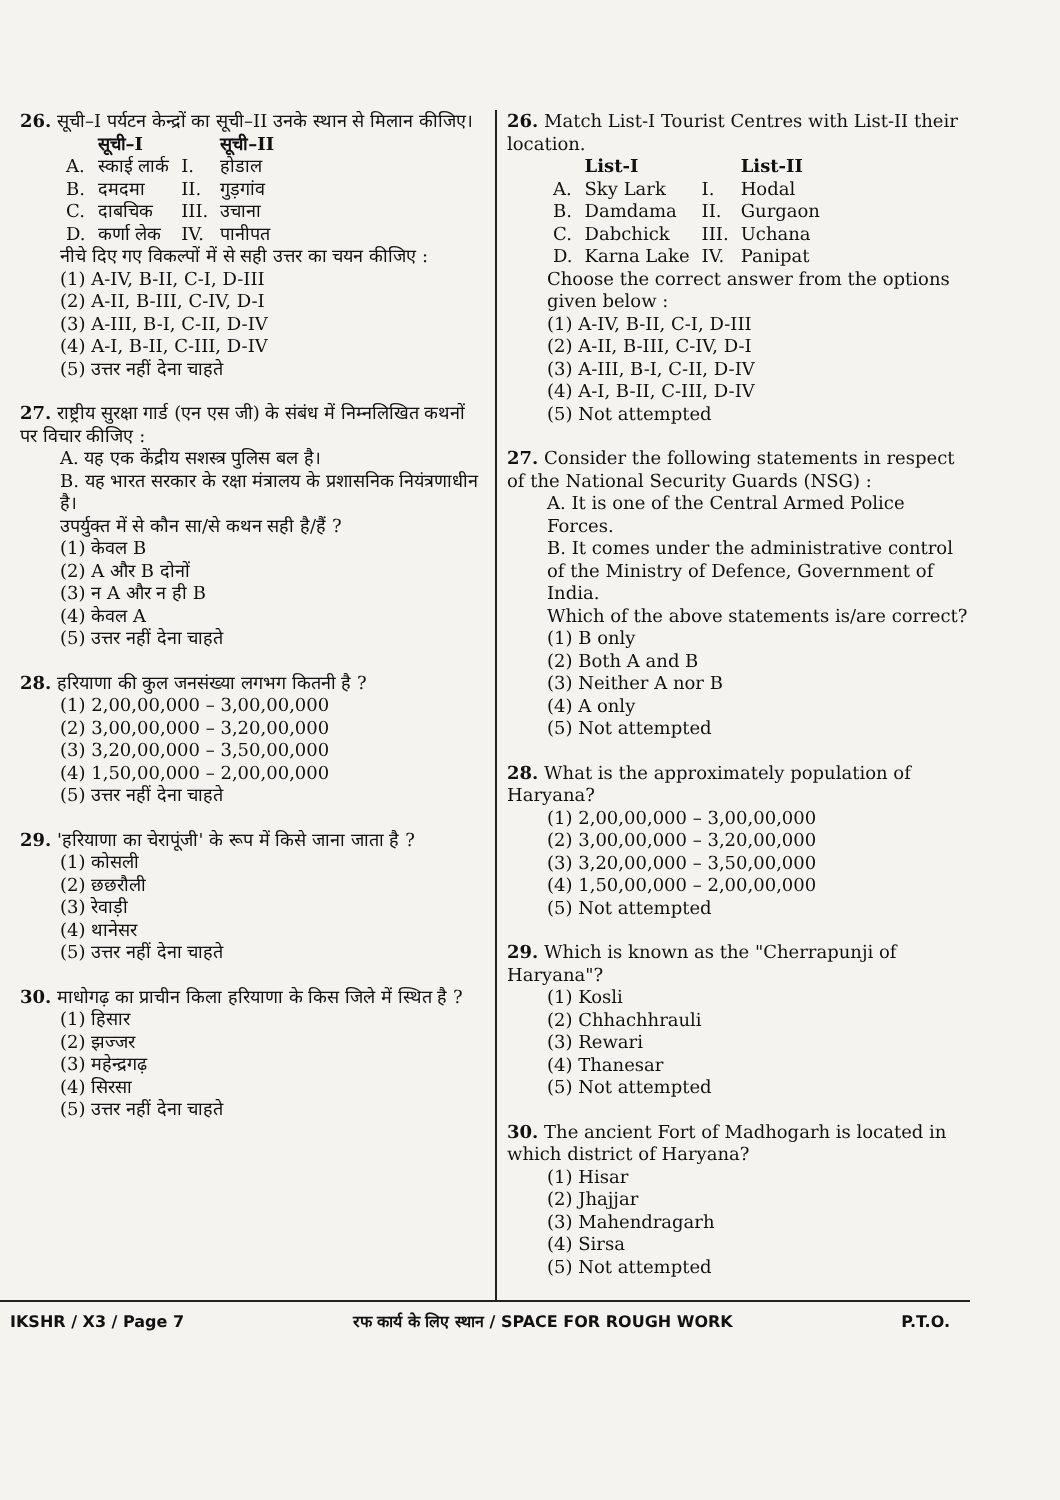26. सूची–I पर्यटन केन्द्रों का सूची–II उनके स्थान से मिलान कीजिए।
| | सूची–I | | सूची–II |
| --- | --- | --- | --- |
| A. | स्काई लार्क | I. | होडाल |
| B. | दमदमा | II. | गुड़गांव |
| C. | दाबचिक | III. | उचाना |
| D. | कर्णा लेक | IV. | पानीपत |
नीचे दिए गए विकल्पों में से सही उत्तर का चयन कीजिए :
(1) A-IV, B-II, C-I, D-III
(2) A-II, B-III, C-IV, D-I
(3) A-III, B-I, C-II, D-IV
(4) A-I, B-II, C-III, D-IV
(5) उत्तर नहीं देना चाहते
27. राष्ट्रीय सुरक्षा गार्ड (एन एस जी) के संबंध में निम्नलिखित कथनों पर विचार कीजिए :
A. यह एक केंद्रीय सशस्त्र पुलिस बल है।
B. यह भारत सरकार के रक्षा मंत्रालय के प्रशासनिक नियंत्रणाधीन है।
उपर्युक्त में से कौन सा/से कथन सही है/हैं ?
(1) केवल B
(2) A और B दोनों
(3) न A और न ही B
(4) केवल A
(5) उत्तर नहीं देना चाहते
28. हरियाणा की कुल जनसंख्या लगभग कितनी है ?
(1) 2,00,00,000 – 3,00,00,000
(2) 3,00,00,000 – 3,20,00,000
(3) 3,20,00,000 – 3,50,00,000
(4) 1,50,00,000 – 2,00,00,000
(5) उत्तर नहीं देना चाहते
29. 'हरियाणा का चेरापूंजी' के रूप में किसे जाना जाता है ?
(1) कोसली
(2) छछरौली
(3) रेवाड़ी
(4) थानेसर
(5) उत्तर नहीं देना चाहते
30. माधोगढ़ का प्राचीन किला हरियाणा के किस जिले में स्थित है ?
(1) हिसार
(2) झज्जर
(3) महेन्द्रगढ़
(4) सिरसा
(5) उत्तर नहीं देना चाहते
26. Match List-I Tourist Centres with List-II their location.
| | List-I | | List-II |
| --- | --- | --- | --- |
| A. | Sky Lark | I. | Hodal |
| B. | Damdama | II. | Gurgaon |
| C. | Dabchick | III. | Uchana |
| D. | Karna Lake | IV. | Panipat |
Choose the correct answer from the options given below :
(1) A-IV, B-II, C-I, D-III
(2) A-II, B-III, C-IV, D-I
(3) A-III, B-I, C-II, D-IV
(4) A-I, B-II, C-III, D-IV
(5) Not attempted
27. Consider the following statements in respect of the National Security Guards (NSG) :
A. It is one of the Central Armed Police Forces.
B. It comes under the administrative control of the Ministry of Defence, Government of India.
Which of the above statements is/are correct?
(1) B only
(2) Both A and B
(3) Neither A nor B
(4) A only
(5) Not attempted
28. What is the approximately population of Haryana?
(1) 2,00,00,000 – 3,00,00,000
(2) 3,00,00,000 – 3,20,00,000
(3) 3,20,00,000 – 3,50,00,000
(4) 1,50,00,000 – 2,00,00,000
(5) Not attempted
29. Which is known as the "Cherrapunji of Haryana"?
(1) Kosli
(2) Chhachhrauli
(3) Rewari
(4) Thanesar
(5) Not attempted
30. The ancient Fort of Madhogarh is located in which district of Haryana?
(1) Hisar
(2) Jhajjar
(3) Mahendragarh
(4) Sirsa
(5) Not attempted
IKSHR / X3 / Page 7 रफ कार्य के लिए स्थान / SPACE FOR ROUGH WORK P.T.O.